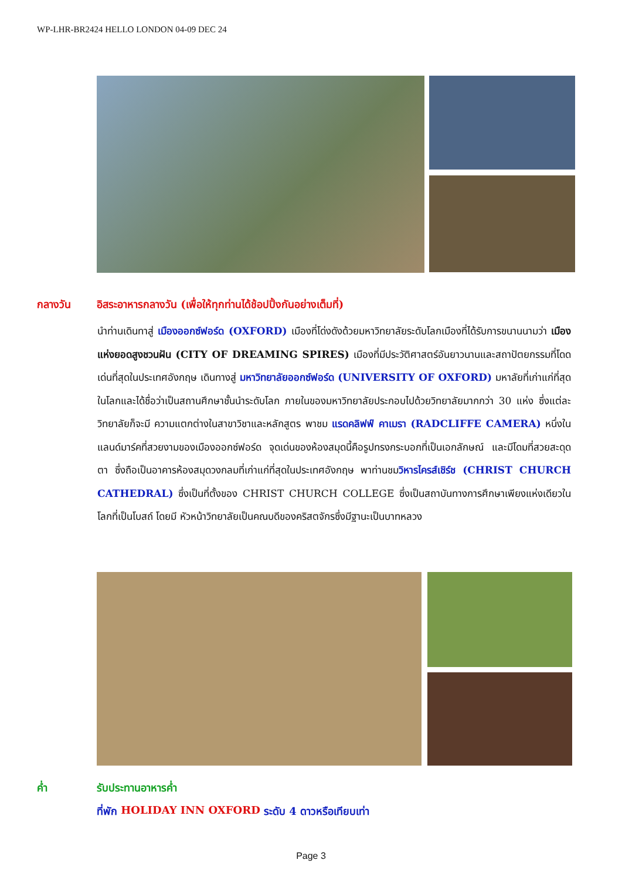WP-LHR-BR2424 HELLO LONDON 04-09 DEC 24
กลางวัน อิสระอาหารกลางวัน (เพื่อให้ทุกท่านได้ช้อปปิ้งกันอย่างเต็มที่)
นำท่านเดินทาสู่ เมืองออกซ์ฟอร์ด (OXFORD) เมืองที่โด่งดังด้วยมหาวิทยาลัยระดับโลกเมืองที่ได้รับการขนานนามว่า เมืองแห่งยอดสูงชวนฝัน (CITY OF DREAMING SPIRES) เมืองที่มีประวัติศาสตร์อันยาวนานและสถาปัตยกรรมที่โดดเด่นที่สุดในประเทศอังกฤษ เดินทางสู่ มหาวิทยาลัยออกซ์ฟอร์ด (UNIVERSITY OF OXFORD) มหาลัยที่เก่าแก่ที่สุดในโลกและได้ชื่อว่าเป็นสถานศึกษาชั้นนำระดับโลก ภายในของมหาวิทยาลัยประกอบไปด้วยวิทยาลัยมากกว่า 30 แห่ง ซึ่งแต่ละวิทยาลัยก็จะมี ความแตกต่างในสาขาวิชาและหลักสูตร พาชม แรดคลิฟฟ์ คาเมรา (RADCLIFFE CAMERA) หนึ่งในแลนด์มาร์คที่สวยงามของเมืองออกซ์ฟอร์ด จุดเด่นของห้องสมุดนี้คือรูปทรงกระบอกที่เป็นเอกลักษณ์ และมีโดมที่สวยสะดุดตา ซึ่งถือเป็นอาคารห้องสมุดวงกลมที่เก่าแก่ที่สุดในประเทศอังกฤษ พาท่านชมวิหารไครส์เชิร์ช (CHRIST CHURCH CATHEDRAL) ซึ่งเป็นที่ตั้งของ CHRIST CHURCH COLLEGE ซึ่งเป็นสถาบันทางการศึกษาเพียงแห่งเดียวในโลกที่เป็นโบสถ์ โดยมี หัวหน้าวิทยาลัยเป็นคณบดีของคริสตจักรซึ่งมีฐานะเป็นบาทหลวง
ค่ำ รับประทานอาหารค่ำ
ที่พัก HOLIDAY INN OXFORD ระดับ 4 ดาวหรือเทียบเท่า
Page 3